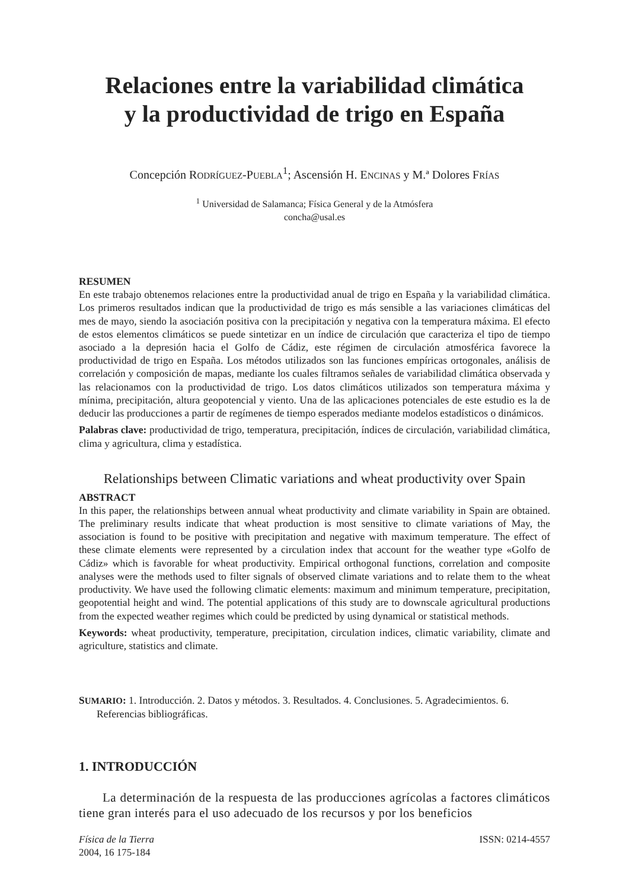Relaciones entre la variabilidad climática
y la productividad de trigo en España
Concepción RODRÍGUEZ-PUEBLA<sup>1</sup>; Ascensión H. ENCINAS y M.ª Dolores FRÍAS
<sup>1</sup> Universidad de Salamanca; Física General y de la Atmósfera
concha@usal.es
RESUMEN
En este trabajo obtenemos relaciones entre la productividad anual de trigo en España y la variabilidad climática. Los primeros resultados indican que la productividad de trigo es más sensible a las variaciones climáticas del mes de mayo, siendo la asociación positiva con la precipitación y negativa con la temperatura máxima. El efecto de estos elementos climáticos se puede sintetizar en un índice de circulación que caracteriza el tipo de tiempo asociado a la depresión hacia el Golfo de Cádiz, este régimen de circulación atmosférica favorece la productividad de trigo en España. Los métodos utilizados son las funciones empíricas ortogonales, análisis de correlación y composición de mapas, mediante los cuales filtramos señales de variabilidad climática observada y las relacionamos con la productividad de trigo. Los datos climáticos utilizados son temperatura máxima y mínima, precipitación, altura geopotencial y viento. Una de las aplicaciones potenciales de este estudio es la de deducir las producciones a partir de regímenes de tiempo esperados mediante modelos estadísticos o dinámicos.
Palabras clave: productividad de trigo, temperatura, precipitación, índices de circulación, variabilidad climática, clima y agricultura, clima y estadística.
Relationships between Climatic variations and wheat productivity over Spain
ABSTRACT
In this paper, the relationships between annual wheat productivity and climate variability in Spain are obtained. The preliminary results indicate that wheat production is most sensitive to climate variations of May, the association is found to be positive with precipitation and negative with maximum temperature. The effect of these climate elements were represented by a circulation index that account for the weather type «Golfo de Cádiz» which is favorable for wheat productivity. Empirical orthogonal functions, correlation and composite analyses were the methods used to filter signals of observed climate variations and to relate them to the wheat productivity. We have used the following climatic elements: maximum and minimum temperature, precipitation, geopotential height and wind. The potential applications of this study are to downscale agricultural productions from the expected weather regimes which could be predicted by using dynamical or statistical methods.
Keywords: wheat productivity, temperature, precipitation, circulation indices, climatic variability, climate and agriculture, statistics and climate.
SUMARIO: 1. Introducción. 2. Datos y métodos. 3. Resultados. 4. Conclusiones. 5. Agradecimientos. 6. Referencias bibliográficas.
1. INTRODUCCIÓN
La determinación de la respuesta de las producciones agrícolas a factores climáticos tiene gran interés para el uso adecuado de los recursos y por los beneficios
Física de la Tierra
2004, 16 175-184
ISSN: 0214-4557